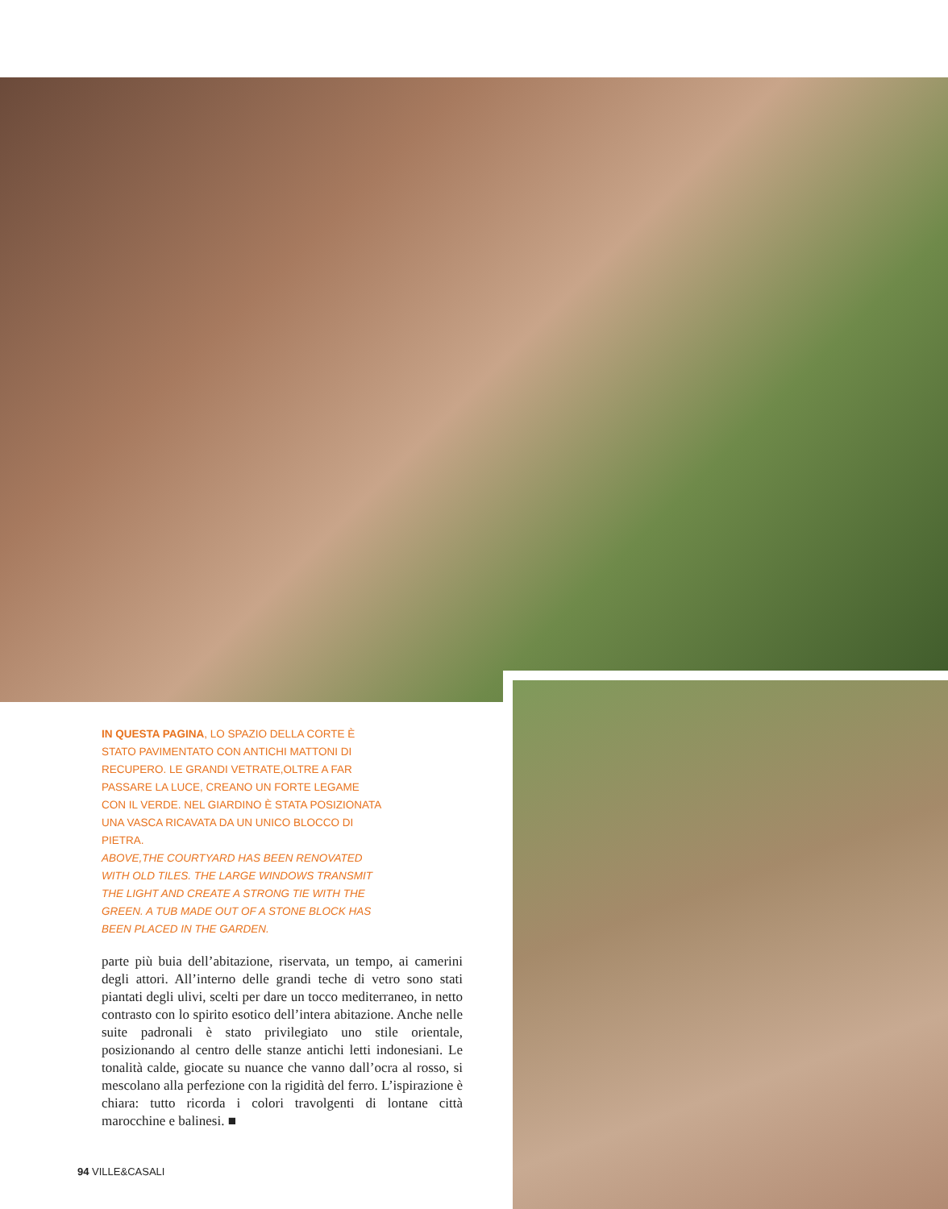IN QUESTA PAGINA, LO SPAZIO DELLA CORTE È STATO PAVIMENTATO CON ANTICHI MATTONI DI RECUPERO. LE GRANDI VETRATE,OLTRE A FAR PASSARE LA LUCE, CREANO UN FORTE LEGAME CON IL VERDE. NEL GIARDINO È STATA POSIZIONATA UNA VASCA RICAVATA DA UN UNICO BLOCCO DI PIETRA.
ABOVE,THE COURTYARD HAS BEEN RENOVATED WITH OLD TILES. THE LARGE WINDOWS TRANSMIT THE LIGHT AND CREATE A STRONG TIE WITH THE GREEN. A TUB MADE OUT OF A STONE BLOCK HAS BEEN PLACED IN THE GARDEN.
parte più buia dell’abitazione, riservata, un tempo, ai camerini degli attori. All’interno delle grandi teche di vetro sono stati piantati degli ulivi, scelti per dare un tocco mediterraneo, in netto contrasto con lo spirito esotico dell’intera abitazione. Anche nelle suite padronali è stato privilegiato uno stile orientale, posizionando al centro delle stanze antichi letti indonesiani. Le tonalità calde, giocate su nuance che vanno dall’ocra al rosso, si mescolano alla perfezione con la rigidità del ferro. L’ispirazione è chiara: tutto ricorda i colori travolgenti di lontane città marocchine e balinesi. ■
94 VILLE&CASALI